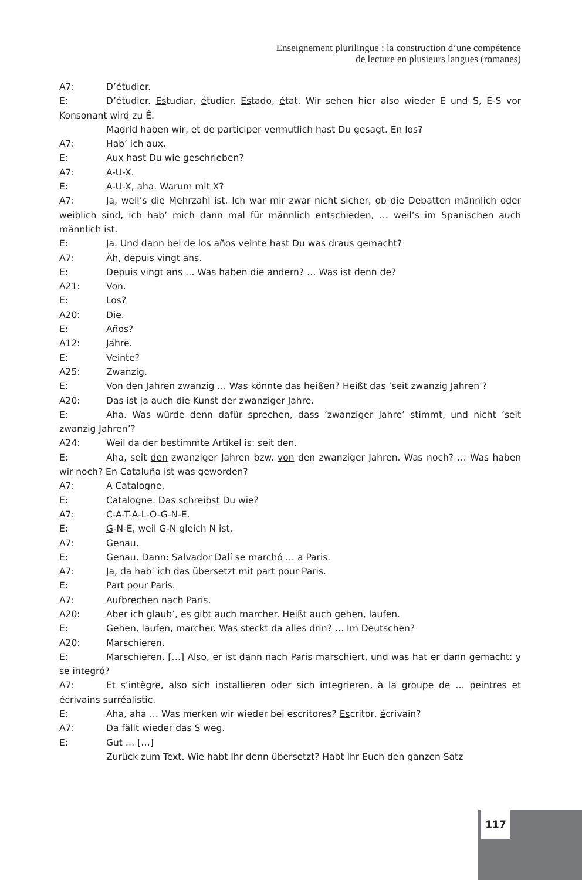Enseignement plurilingue : la construction d’une compétence
de lecture en plusieurs langues (romanes)
A7: D’étudier.
E: D’étudier. Estudiar, étudier. Estado, état. Wir sehen hier also wieder E und S, E-S vor Konsonant wird zu É.
Madrid haben wir, et de participer vermutlich hast Du gesagt. En los?
A7: Hab’ ich aux.
E: Aux hast Du wie geschrieben?
A7: A-U-X.
E: A-U-X, aha. Warum mit X?
A7: Ja, weil’s die Mehrzahl ist. Ich war mir zwar nicht sicher, ob die Debatten männlich oder weiblich sind, ich hab’ mich dann mal für männlich entschieden, … weil’s im Spanischen auch männlich ist.
E: Ja. Und dann bei de los años veinte hast Du was draus gemacht?
A7: Äh, depuis vingt ans.
E: Depuis vingt ans … Was haben die andern? … Was ist denn de?
A21: Von.
E: Los?
A20: Die.
E: Años?
A12: Jahre.
E: Veinte?
A25: Zwanzig.
E: Von den Jahren zwanzig … Was könnte das heißen? Heißt das ’seit zwanzig Jahren’?
A20: Das ist ja auch die Kunst der zwanziger Jahre.
E: Aha. Was würde denn dafür sprechen, dass ’zwanziger Jahre’ stimmt, und nicht ’seit zwanzig Jahren’?
A24: Weil da der bestimmte Artikel is: seit den.
E: Aha, seit den zwanziger Jahren bzw. von den zwanziger Jahren. Was noch? … Was haben wir noch? En Cataluña ist was geworden?
A7: A Catalogne.
E: Catalogne. Das schreibst Du wie?
A7: C-A-T-A-L-O-G-N-E.
E: G-N-E, weil G-N gleich N ist.
A7: Genau.
E: Genau. Dann: Salvador Dalí se marchó … a Paris.
A7: Ja, da hab’ ich das übersetzt mit part pour Paris.
E: Part pour Paris.
A7: Aufbrechen nach Paris.
A20: Aber ich glaub’, es gibt auch marcher. Heißt auch gehen, laufen.
E: Gehen, laufen, marcher. Was steckt da alles drin? … Im Deutschen?
A20: Marschieren.
E: Marschieren. […] Also, er ist dann nach Paris marschiert, und was hat er dann gemacht: y se integró?
A7: Et s’intègre, also sich installieren oder sich integrieren, à la groupe de … peintres et écrivains surréalistic.
E: Aha, aha … Was merken wir wieder bei escritores? Escritor, écrivain?
A7: Da fällt wieder das S weg.
E: Gut … […]
Zurück zum Text. Wie habt Ihr denn übersetzt? Habt Ihr Euch den ganzen Satz
117